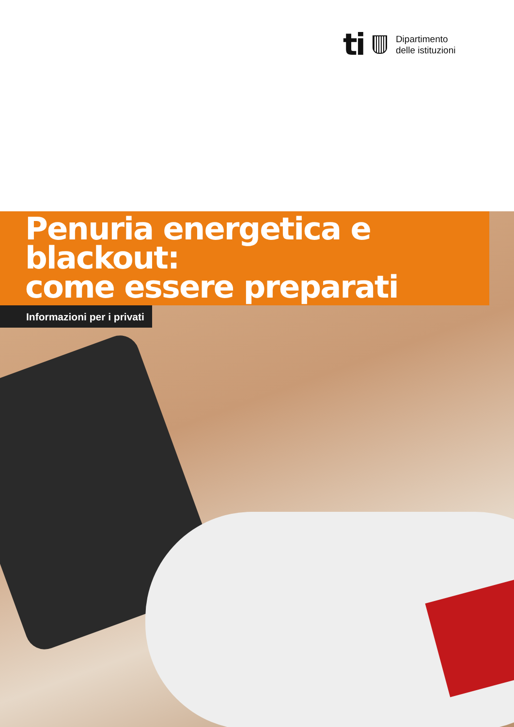ti
Dipartimento
delle istituzioni
Penuria energetica e blackout:
come essere preparati
Informazioni per i privati